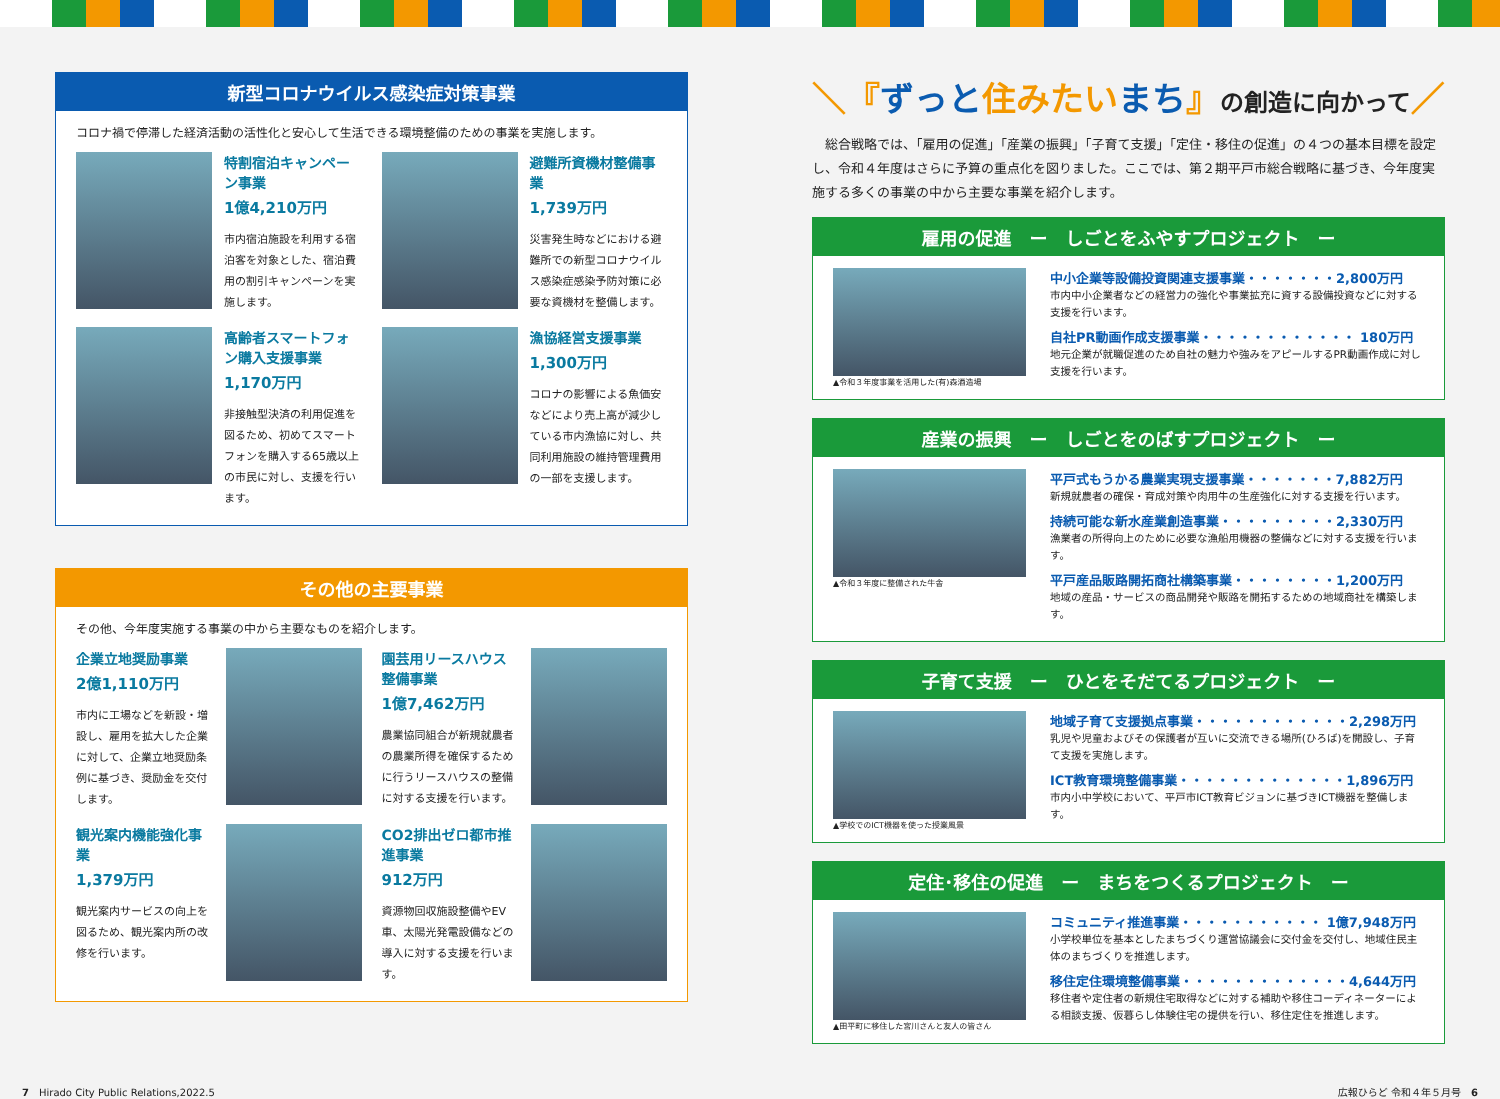新型コロナウイルス感染症対策事業
コロナ禍で停滞した経済活動の活性化と安心して生活できる環境整備のための事業を実施します。
特割宿泊キャンペーン事業
1億4,210万円
市内宿泊施設を利用する宿泊客を対象とした、宿泊費用の割引キャンペーンを実施します。
避難所資機材整備事業
1,739万円
災害発生時などにおける避難所での新型コロナウイルス感染症感染予防対策に必要な資機材を整備します。
高齢者スマートフォン購入支援事業
1,170万円
非接触型決済の利用促進を図るため、初めてスマートフォンを購入する65歳以上の市民に対し、支援を行います。
漁協経営支援事業
1,300万円
コロナの影響による魚価安などにより売上高が減少している市内漁協に対し、共同利用施設の維持管理費用の一部を支援します。
その他の主要事業
その他、今年度実施する事業の中から主要なものを紹介します。
企業立地奨励事業
2億1,110万円
市内に工場などを新設・増設し、雇用を拡大した企業に対して、企業立地奨励条例に基づき、奨励金を交付します。
園芸用リースハウス整備事業
1億7,462万円
農業協同組合が新規就農者の農業所得を確保するために行うリースハウスの整備に対する支援を行います。
観光案内機能強化事業
1,379万円
観光案内サービスの向上を図るため、観光案内所の改修を行います。
CO2排出ゼロ都市推進事業
912万円
資源物回収施設整備やEV車、太陽光発電設備などの導入に対する支援を行います。
＼『ずっと住みたいまち』の創造に向かって／
　総合戦略では、「雇用の促進」「産業の振興」「子育て支援」「定住・移住の促進」の４つの基本目標を設定し、令和４年度はさらに予算の重点化を図りました。ここでは、第２期平戸市総合戦略に基づき、今年度実施する多くの事業の中から主要な事業を紹介します。
雇用の促進　ー　しごとをふやすプロジェクト　ー
▲令和３年度事業を活用した(有)森酒造場
中小企業等設備投資関連支援事業・・・・・・・2,800万円
市内中小企業者などの経営力の強化や事業拡充に資する設備投資などに対する支援を行います。
自社PR動画作成支援事業・・・・・・・・・・・・ 180万円
地元企業が就職促進のため自社の魅力や強みをアピールするPR動画作成に対し支援を行います。
産業の振興　ー　しごとをのばすプロジェクト　ー
▲令和３年度に整備された牛舎
平戸式もうかる農業実現支援事業・・・・・・・7,882万円
新規就農者の確保・育成対策や肉用牛の生産強化に対する支援を行います。
持続可能な新水産業創造事業・・・・・・・・・2,330万円
漁業者の所得向上のために必要な漁船用機器の整備などに対する支援を行います。
平戸産品販路開拓商社構築事業・・・・・・・・1,200万円
地域の産品・サービスの商品開発や販路を開拓するための地域商社を構築します。
子育て支援　ー　ひとをそだてるプロジェクト　ー
▲学校でのICT機器を使った授業風景
地域子育て支援拠点事業・・・・・・・・・・・・2,298万円
乳児や児童およびその保護者が互いに交流できる場所(ひろば)を開設し、子育て支援を実施します。
ICT教育環境整備事業・・・・・・・・・・・・・1,896万円
市内小中学校において、平戸市ICT教育ビジョンに基づきICT機器を整備します。
定住･移住の促進　ー　まちをつくるプロジェクト　ー
▲田平町に移住した宮川さんと友人の皆さん
コミュニティ推進事業・・・・・・・・・・・ 1億7,948万円
小学校単位を基本としたまちづくり運営協議会に交付金を交付し、地域住民主体のまちづくりを推進します。
移住定住環境整備事業・・・・・・・・・・・・・4,644万円
移住者や定住者の新規住宅取得などに対する補助や移住コーディネーターによる相談支援、仮暮らし体験住宅の提供を行い、移住定住を推進します。
7　Hirado City Public Relations,2022.5 広報ひらど 令和４年５月号　6